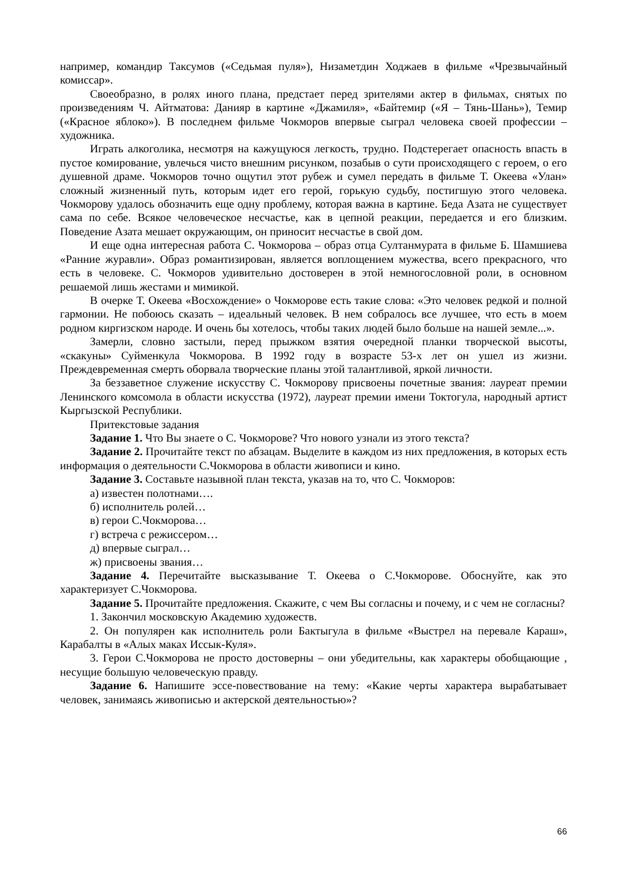например, командир Таксумов («Седьмая пуля»), Низаметдин Ходжаев в фильме «Чрезвычайный комиссар».
Своеобразно, в ролях иного плана, предстает перед зрителями актер в фильмах, снятых по произведениям Ч. Айтматова: Данияр в картине «Джамиля», «Байтемир («Я – Тянь-Шань»), Темир («Красное яблоко»). В последнем фильме Чокморов впервые сыграл человека своей профессии – художника.
Играть алкоголика, несмотря на кажущуюся легкость, трудно. Подстерегает опасность впасть в пустое комирование, увлечься чисто внешним рисунком, позабыв о сути происходящего с героем, о его душевной драме. Чокморов точно ощутил этот рубеж и сумел передать в фильме Т. Океева «Улан» сложный жизненный путь, которым идет его герой, горькую судьбу, постигшую этого человека. Чокморову удалось обозначить еще одну проблему, которая важна в картине. Беда Азата не существует сама по себе. Всякое человеческое несчастье, как в цепной реакции, передается и его близким. Поведение Азата мешает окружающим, он приносит несчастье в свой дом.
И еще одна интересная работа С. Чокморова – образ отца Султанмурата в фильме Б. Шамшиева «Ранние журавли». Образ романтизирован, является воплощением мужества, всего прекрасного, что есть в человеке. С. Чокморов удивительно достоверен в этой немногословной роли, в основном решаемой лишь жестами и мимикой.
В очерке Т. Океева «Восхождение» о Чокморове есть такие слова: «Это человек редкой и полной гармонии. Не побоюсь сказать – идеальный человек. В нем собралось все лучшее, что есть в моем родном киргизском народе. И очень бы хотелось, чтобы таких людей было больше на нашей земле...».
Замерли, словно застыли, перед прыжком взятия очередной планки творческой высоты, «скакуны» Суйменкула Чокморова. В 1992 году в возрасте 53-х лет он ушел из жизни. Преждевременная смерть оборвала творческие планы этой талантливой, яркой личности.
За беззаветное служение искусству С. Чокморову присвоены почетные звания: лауреат премии Ленинского комсомола в области искусства (1972), лауреат премии имени Токтогула, народный артист Кыргызской Республики.
Притекстовые задания
Задание 1. Что Вы знаете о С. Чокморове? Что нового узнали из этого текста?
Задание 2. Прочитайте текст по абзацам. Выделите в каждом из них предложения, в которых есть информация о деятельности С.Чокморова в области живописи и кино.
Задание 3. Составьте назывной план текста, указав на то, что С. Чокморов:
а) известен полотнами….
б) исполнитель ролей…
в) герои С.Чокморова…
г) встреча с режиссером…
д) впервые сыграл…
ж) присвоены звания…
Задание 4. Перечитайте высказывание Т. Океева о С.Чокморове. Обоснуйте, как это характеризует С.Чокморова.
Задание 5. Прочитайте предложения. Скажите, с чем Вы согласны и почему, и с чем не согласны?
1. Закончил московскую Академию художеств.
2. Он популярен как исполнитель роли Бактыгула в фильме «Выстрел на перевале Караш», Карабалты в «Алых маках Иссык-Куля».
3. Герои С.Чокморова не просто достоверны – они убедительны, как характеры обобщающие , несущие большую человеческую правду.
Задание 6. Напишите эссе-повествование на тему: «Какие черты характера вырабатывает человек, занимаясь живописью и актерской деятельностью»?
66